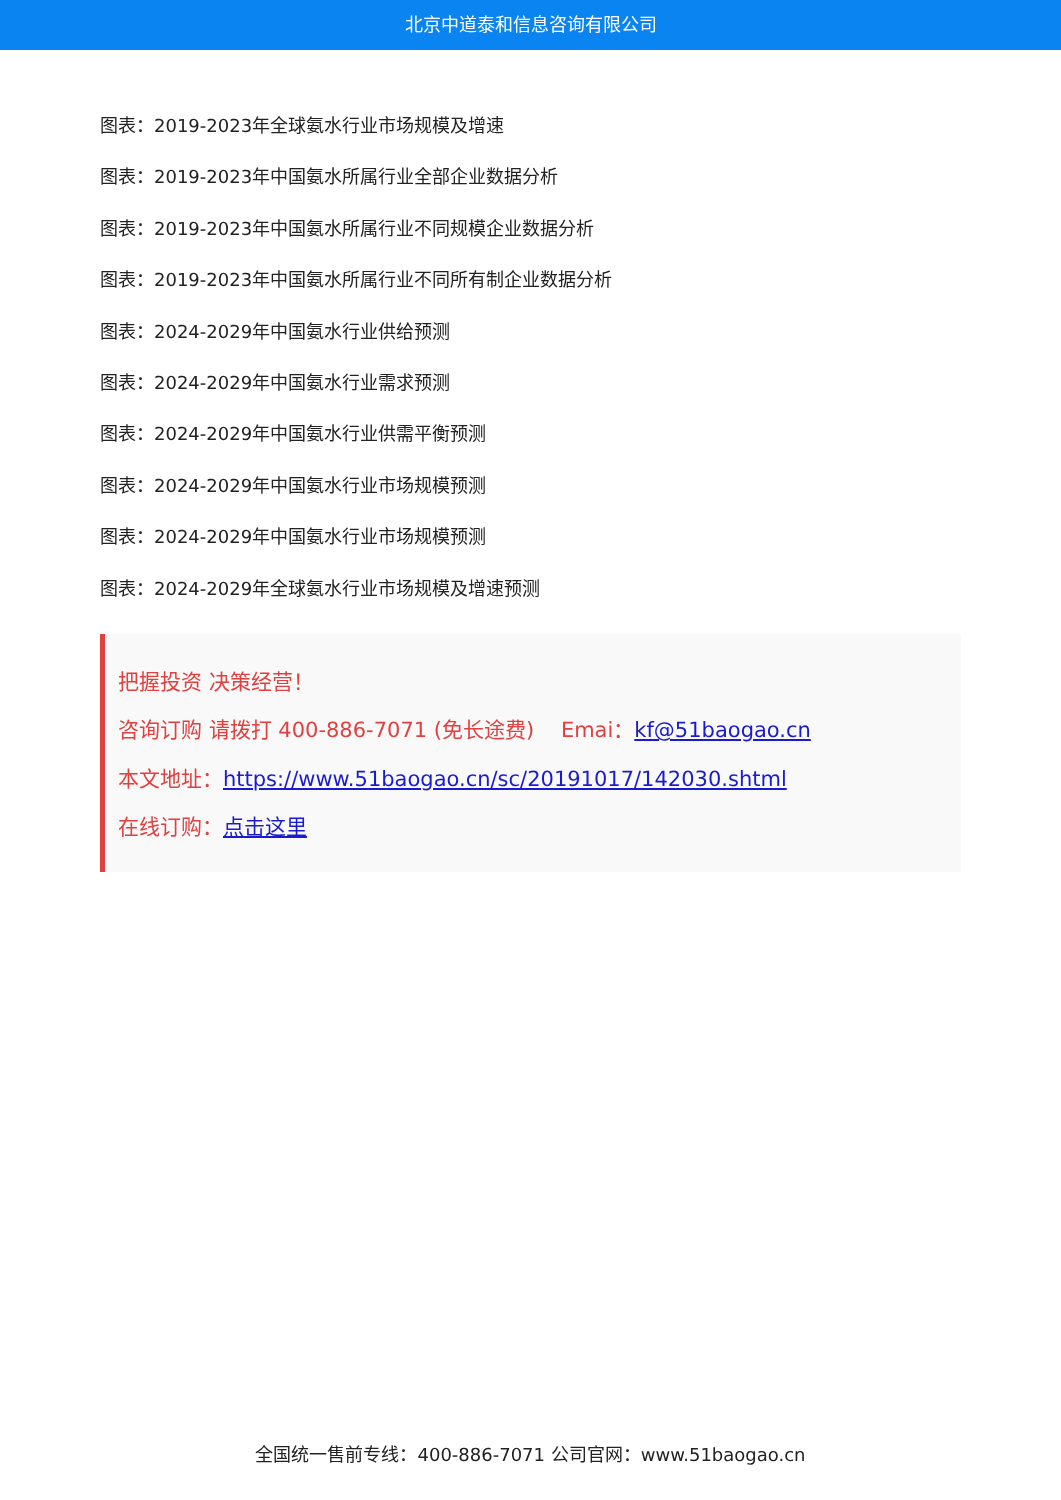北京中道泰和信息咨询有限公司
图表：2019-2023年全球氨水行业市场规模及增速
图表：2019-2023年中国氨水所属行业全部企业数据分析
图表：2019-2023年中国氨水所属行业不同规模企业数据分析
图表：2019-2023年中国氨水所属行业不同所有制企业数据分析
图表：2024-2029年中国氨水行业供给预测
图表：2024-2029年中国氨水行业需求预测
图表：2024-2029年中国氨水行业供需平衡预测
图表：2024-2029年中国氨水行业市场规模预测
图表：2024-2029年中国氨水行业市场规模预测
图表：2024-2029年全球氨水行业市场规模及增速预测
把握投资 决策经营！
咨询订购 请拨打 400-886-7071 (免长途费) Emai：kf@51baogao.cn
本文地址：https://www.51baogao.cn/sc/20191017/142030.shtml
在线订购：点击这里
全国统一售前专线：400-886-7071 公司官网：www.51baogao.cn